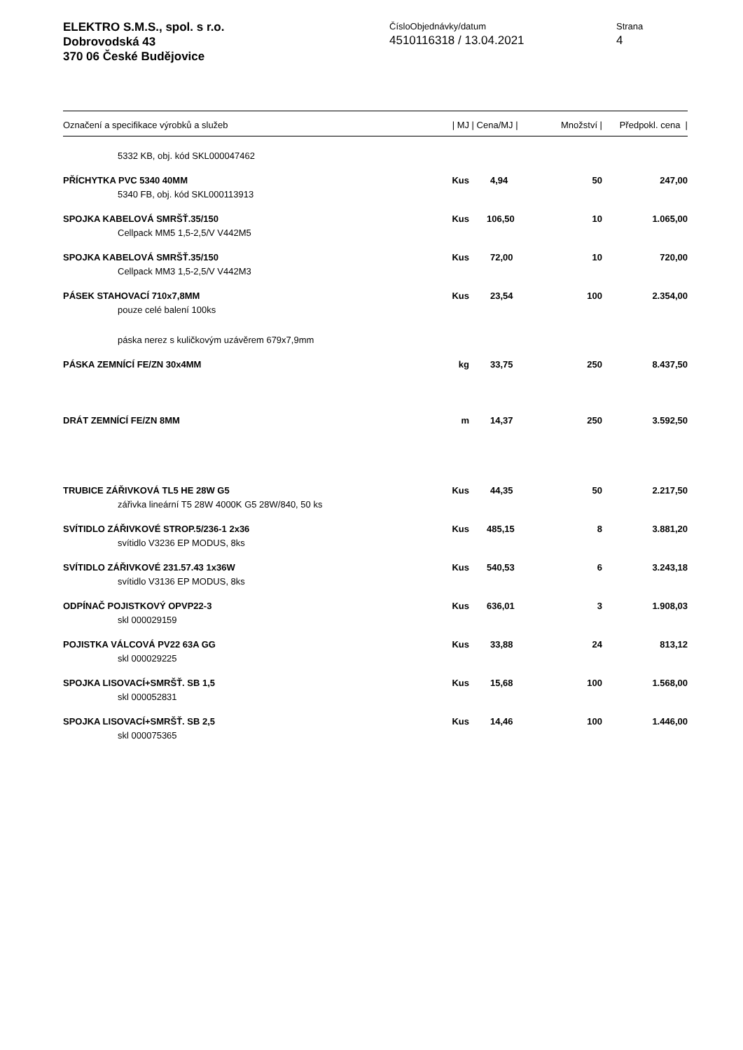ELEKTRO S.M.S., spol. s r.o.
Dobrovodská 43
370 06 České Budějovice
ČísloObjednávky/datum
4510116318 / 13.04.2021
Strana
4
| Označení a specifikace výrobků a služeb | / MJ | / Cena/MJ / | Množství / | Předpokl. cena / |
| --- | --- | --- | --- | --- |
| 5332 KB, obj. kód SKL000047462 | | | | |
| PŘÍCHYTKA PVC 5340 40MM | Kus | 4,94 | 50 | 247,00 |
| 5340 FB, obj. kód SKL000113913 | | | | |
| SPOJKA KABELOVÁ SMRŠŤ.35/150 | Kus | 106,50 | 10 | 1.065,00 |
| Cellpack MM5 1,5-2,5/V V442M5 | | | | |
| SPOJKA KABELOVÁ SMRŠŤ.35/150 | Kus | 72,00 | 10 | 720,00 |
| Cellpack MM3 1,5-2,5/V V442M3 | | | | |
| PÁSEK STAHOVACÍ 710x7,8MM | Kus | 23,54 | 100 | 2.354,00 |
| pouze celé balení 100ks | | | | |
| páska nerez s kuličkovým uzávěrem 679x7,9mm | | | | |
| PÁSKA ZEMNÍCÍ FE/ZN 30x4MM | kg | 33,75 | 250 | 8.437,50 |
| DRÁT ZEMNÍCÍ FE/ZN 8MM | m | 14,37 | 250 | 3.592,50 |
| TRUBICE ZÁŘIVKOVÁ TL5 HE 28W G5 | Kus | 44,35 | 50 | 2.217,50 |
| zářivka lineární T5 28W 4000K G5 28W/840, 50 ks | | | | |
| SVÍTIDLO ZÁŘIVKOVÉ STROP.5/236-1 2x36 | Kus | 485,15 | 8 | 3.881,20 |
| svítidlo V3236 EP MODUS, 8ks | | | | |
| SVÍTIDLO ZÁŘIVKOVÉ 231.57.43 1x36W | Kus | 540,53 | 6 | 3.243,18 |
| svítidlo V3136 EP MODUS, 8ks | | | | |
| ODPÍNAČ POJISTKOVÝ OPVP22-3 | Kus | 636,01 | 3 | 1.908,03 |
| skl 000029159 | | | | |
| POJISTKA VÁLCOVÁ PV22 63A GG | Kus | 33,88 | 24 | 813,12 |
| skl 000029225 | | | | |
| SPOJKA LISOVACÍ+SMRŠŤ. SB 1,5 | Kus | 15,68 | 100 | 1.568,00 |
| skl 000052831 | | | | |
| SPOJKA LISOVACÍ+SMRŠŤ. SB 2,5 | Kus | 14,46 | 100 | 1.446,00 |
| skl 000075365 | | | | |